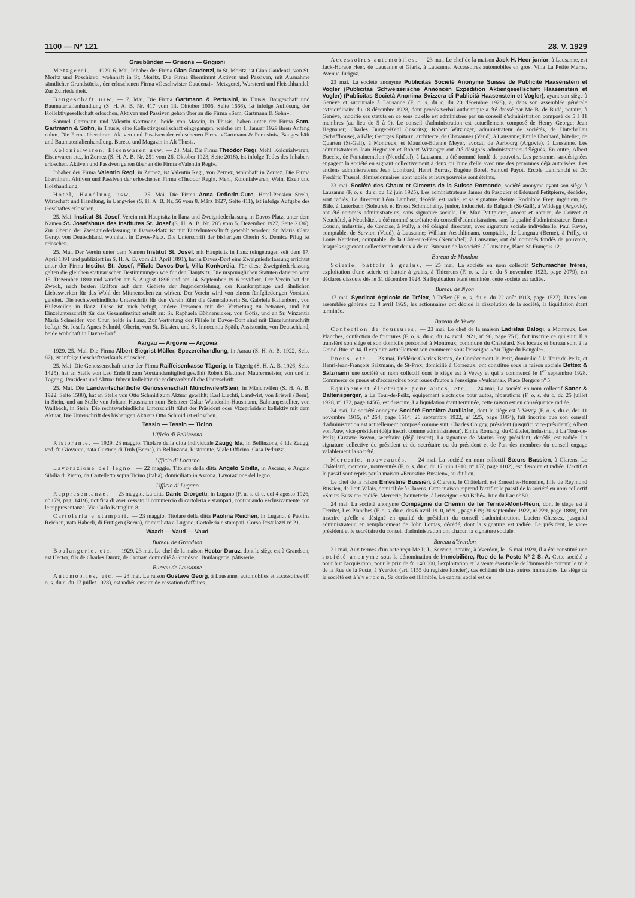1100 — Nº 121 28. V. 1929
Graubünden — Grisons — Grigioni
Metzgerei. — 1929. 6. Mai. Inhaber der Firma Gian Gaudenzi, in St. Moritz, ist Gian Gaudenzi, von St. Moritz und Poschiavo, wohnhaft in St. Moritz. Die Firma übernimmt Aktiven und Passiven, mit Ausnahme sämtlicher Grundstücke, der erloschenen Firma «Geschwister Gaudenzi». Metzgerei, Wursterei und Fleischhandel. Zur Zufriedenheit.
Baugeschäft usw. — 7. Mai. Die Firma Gartmann & Pertusini, in Thusis, Baugeschäft und Baumaterialienhandlung (S. H. A. B. Nr. 417 vom 13. Oktober 1906, Seite 1666), ist infolge Auflösung der Kollektivgesellschaft erloschen. Aktiven und Passiven gehen über an die Firma «Sam. Gartmann & Sohn».
Samuel Gartmann und Valentin Gartmann, beide von Masein, in Thusis, haben unter der Firma Sam. Gartmann & Sohn, in Thusis, eine Kollektivgesellschaft eingegangen, welche am 1. Januar 1929 ihren Anfang nahm. Die Firma übernimmt Aktiven und Passiven der erloschenen Firma «Gartmann & Pertusini». Baugeschäft und Baumaterialienhandlung. Bureau und Magazin in Alt Thusis.
Kolonialwaren, Eisenwaren usw. — 23. Mai. Die Firma Theodor Regi, Mehl, Kolonialwaren, Eisenwaren etc., in Zernez (S. H. A. B. Nr. 251 vom 26. Oktober 1923, Seite 2018), ist infolge Todes des Inhabers erloschen. Aktiven und Passiven gehen über an die Firma «Valentin Regi».
Inhaber der Firma Valentin Regi, in Zernez, ist Valentin Regi, von Zernez, wohnhaft in Zernez. Die Firma übernimmt Aktiven und Passiven der erloschenen Firma «Theodor Regi». Mehl, Kolonialwaren, Wein, Eisen und Holzhandlung.
Hotel, Handlung usw. — 25. Mai. Die Firma Anna Deflorin-Cure, Hotel-Pension Strela, Wirtschaft und Handlung, in Langwies (S. H. A. B. Nr. 56 vom 8. März 1927, Seite 411), ist infolge Aufgabe des Geschäftes erloschen.
25. Mai. Institut St. Josef, Verein mit Hauptsitz in Ilanz und Zweigniederlassung in Davos-Platz, unter dem Namen St. Josefshaus des Institutes St. Josef (S. H. A. B. Nr. 285 vom 5. Dezember 1927, Seite 2136). Zur Oberin der Zweigniederlassung in Davos-Platz ist mit Einzelunterschrift gewählt worden: Sr. Maria Clara Geray, von Deutschland, wohnhaft in Davos-Platz. Die Unterschrift der bisherigen Oberin Sr. Domica Pflug ist erloschen.
25. Mai. Der Verein unter dem Namen Institut St. Josef, mit Hauptsitz in Ilanz (eingetragen seit dem 17. April 1891 und publiziert im S. H. A. B. vom 23. April 1891), hat in Davos-Dorf eine Zweigniederlassung errichtet unter der Firma Institut St. Josef, Filiale Davos-Dorf, Villa Konkordia. Für diese Zweigniederlassung gelten die gleichen statutarischen Bestimmungen wie für den Hauptsitz. Die ursprünglichen Statuten datieren vom 15. Dezember 1890 und wurden am 5. August 1896 und am 14. September 1916 revidiert. Der Verein hat den Zweck, nach besten Kräften auf dem Gebiete der Jugenderziehung, der Krankenpflege und ähnlichen Liebeswerken für das Wohl der Mitmenschen zu wirken. Der Verein wird von einem fünfgliederigen Vorstand geleitet. Die rechtsverbindliche Unterschrift für den Verein führt die Generaloberin Sr. Gabriela Kallenborn, von Hülzweiler, in Ilanz. Diese ist auch befugt, andere Personen mit der Vertretung zu betrauen, und hat Einzelunterschrift für das Gesamtinstitut erteilt an: Sr. Raphaela Böhnensicker, von Göfis, und an Sr. Vinzentia Maria Schneider, von Chur, beide in Ilanz. Zur Vertretung der Filiale in Davos-Dorf sind mit Einzelunterschrift befugt: Sr. Josefa Agnes Schmid, Oberin, von St. Blasien, und Sr. Innocentia Späth, Assistentin, von Deutschland, beide wohnhaft in Davos-Dorf.
Aargau — Argovie — Argovia
1929. 25. Mai. Die Firma Albert Siegrist-Müller, Spezereihandlung, in Aarau (S. H. A. B. 1922, Seite 87), ist infolge Geschäftsverkaufs erloschen.
25. Mai. Die Genossenschaft unter der Firma Raiffeisenkasse Tägerig, in Tägerig (S. H. A. B. 1926, Seite 1425), hat an Stelle von Leo Enderli zum Vorstandsmitglied gewählt Robert Blattmer, Maurermeister, von und in Tägerig. Präsident und Aktuar führen kollektiv die rechtsverbindliche Unterschrift.
25. Mai. Die Landwirtschaftliche Genossenschaft Münchwilen/Stein, in Münchwilen (S. H. A. B. 1922, Seite 1588), hat an Stelle von Otto Schmid zum Aktuar gewählt: Karl Liechti, Landwirt, von Eriswil (Bern), in Stein, und an Stelle von Johann Hausmann zum Beisitzer Oskar Wunderlin-Hausmann, Bahnangestellter, von Wallbach, in Stein. Die rechtsverbindliche Unterschrift führt der Präsident oder Vizepräsident kollektiv mit dem Aktuar. Die Unterschrift des bisherigen Aktuars Otto Schmid ist erloschen.
Tessin — Tessin — Ticino
Ufficio di Bellinzona
Ristorante. — 1929. 23 maggio. Titolare della ditta individuale Zaugg Ida, in Bellinzona, è Ida Zaugg, ved. fu Giovanni, nata Gurtner, di Trub (Berna), in Bellinzona. Ristorante. Viale Officina. Casa Pedruzzi.
Ufficio di Locarno
Lavorazione del legno. — 22 maggio. Titolare della ditta Angelo Sibilla, in Ascona, è Angelo Sibilia di Pietro, da Castelletto sopra Ticino (Italia), domiciliato in Ascona. Lavorazione del legno.
Ufficio di Lugano
Rappresentanze. — 23 maggio. La ditta Dante Giorgetti, in Lugano (F. u. s. di c. del 4 agosto 1926, nº 179, pag. 1419), notifica di aver cessato il commercio di cartoleria e stampati, continuando esclusivamente con le rappresentanze. Via Carlo Battaglini 8.
Cartoleria e stampati. — 23 maggio. Titolare della ditta Paolina Reichen, in Lugano, è Paolina Reichen, nata Häberli, di Frutigen (Berna), domiciliata a Lugano. Cartoleria e stampati. Corso Pestalozzi nº 21.
Waadt — Vaud — Vaud
Bureau de Grandson
Boulangerie, etc. — 1929. 23 mai. Le chef de la maison Hector Duruz, dont le siège est à Grandson, est Hector, fils de Charles Duruz, de Cronay, domicilié à Grandson. Boulangerie, pâtisserie.
Bureau de Lausanne
Automobiles, etc. — 23 mai. La raison Gustave Georg, à Lausanne, automobiles et accessoires (F. o. s. du c. du 17 juillet 1928), est radiée ensuite de cessation d'affaires.
Accessoires automobiles. — 23 mai. Le chef de la maison Jack-H. Heer junior, à Lausanne, est Jack-Horace Heer, de Lausanne et Glaris, à Lausanne. Accessoires automobiles en gros. Villa La Petite Marne, Avenue Jurigoz.
23 mai. La société anonyme Publicitas Société Anonyme Suisse de Publicité Haasenstein et Vogler (Publicitas Schweizerische Annoncen Expedition Aktiengesellschaft Haasenstein et Vogler) (Publicitas Società Anonima Svizzera di Publicità Haasenstein et Vogler), ayant son siège à Genève et succursale à Lausanne (F. o. s. du c. du 20 décembre 1928), a, dans son assemblée générale extraordinaire du 18 décembre 1928, dont procès-verbal authentique a été dressé par Me B. de Budé, notaire, à Genève, modifié ses statuts en ce sens qu'elle est administrée par un conseil d'administration composé de 5 à 11 membres (au lieu de 5 à 9). Le conseil d'administration est actuellement composé de Henry George; Jean Hegnauer; Charles Burger-Kehl (inscrits); Robert Witzinger, administrateur de sociétés, de Unterhallau (Schaffhouse), à Bâle; Georges Epitaux, architecte, de Chavannes (Vaud), à Lausanne; Emile Eberhard, hôtelier, de Quarten (St-Gall), à Montreux, et Maurice-Etienne Meyer, avocat, de Aarbourg (Argovie), à Lausanne. Les administrateurs Jean Hegnauer et Robert Witzinger ont été désignés administrateurs-délégués. En outre, Albert Bueche, de Fontainemelon (Neuchâtel), à Lausanne, a été nommé fondé de pouvoirs. Les personnes susdésignées engagent la société en signant collectivement à deux ou l'une d'elle avec une des personnes déjà autorisées. Les anciens administrateurs Jean Lombard, Henri Burrus, Eugène Borel, Samuel Payot, Ercole Lanfranchi et Dr. Frédéric Trussel, démissionnaires, sont radiés et leurs pouvoirs sont éteints.
23 mai. Société des Chaux et Ciments de la Suisse Romande, société anonyme ayant son siège à Lausanne (F. o. s. du c. du 12 juin 1925). Les administrateurs James du Pasquier et Edouard Petitpierre, décédés, sont radiés. Le directeur Léon Lambert, décédé, est radié, et sa signature éteinte. Rodolphe Frey, ingénieur, de Bâle, à Luterbach (Soleure), et Ernest Schmidheiny, junior, industriel, de Balgach (St-Gall), à Wildegg (Argovie), ont été nommés administrateurs, sans signature sociale. Dr. Max Petitpierre, avocat et notaire, de Couvet et Neuchâtel, à Neuchâtel, a été nommé secrétaire du conseil d'administration, sans la qualité d'administrateur. Ernest Cousin, industriel, de Concise, à Pully, a été désigné directeur, avec signature sociale individuelle. Paul Favez, comptable, de Servion (Vaud), à Lausanne; William Aeschlimann, comptable, de Langnau (Berne), à Prilly, et Louis Nerdenet, comptable, de la Côte-aux-Fées (Neuchâtel), à Lausanne, ont été nommés fondés de pouvoirs, lesquels signeront collectivement deux à deux. Bureaux de la société: à Lausanne, Place St-François 12.
Bureau de Moudon
Scierie, battoir à grains. — 25 mai. La société en nom collectif Schumacher frères, exploitation d'une scierie et battoir à grains, à Thierrens (F. o. s. du c. du 5 novembre 1923, page 2079), est déclarée dissoute dès le 31 décembre 1928. Sa liquidation étant terminée, cette société est radiée.
Bureau de Nyon
17 mai. Syndicat Agricole de Trélex, à Trélex (F. o. s. du c. du 22 août 1913, page 1527). Dans leur assemblée générale du 8 avril 1929, les actionnaires ont décidé la dissolution de la société, la liquidation étant terminée.
Bureau de Vevey
Confection de fourrures. — 23 mai. Le chef de la maison Ladislas Balogi, à Montreux, Les Planches, confection de fourrures (F. o. s. du c. du 14 avril 1921, nº 98, page 751), fait inscrire ce qui suit: Il a transféré son siège et son domicile personnel à Montreux, commune du Châtelard. Ses locaux et bureau sont à la Grand-Rue nº 94. Il exploite actuellement son commerce sous l'enseigne «Au Tigre du Bengale».
Pneus, etc. — 23 mai. Frédéric-Charles Bettex, de Combremont-le-Petit, domicilié à la Tour-de-Peilz, et Henri-Jean-François Salzmann, de St-Prex, domicilié à Corseaux, ont constitué sous la raison sociale Bettex & Salzmann une société en nom collectif dont le siège est à Vevey et qui a commencé le 1<sup>er</sup> septembre 1928. Commerce de pneus et d'accessoires pour roues d'autos à l'enseigne «Vulcania». Place Bergère nº 5.
Equipement électrique pour autos, etc. — 24 mai. La société en nom collectif Saner & Baltensperger, à La Tour-de-Peilz, équipement électrique pour autos, réparations (F. o. s. du c. du 25 juillet 1928, nº 172, page 1456), est dissoute. La liquidation étant terminée, cette raison est en conséquence radiée.
24 mai. La société anonyme Société Foncière Auxiliaire, dont le siège est à Vevey (F. o. s. du c. des 11 novembre 1915, nº 264, page 1514; 26 septembre 1922, nº 225, page 1864), fait inscrire que son conseil d'administration est actuellement composé comme suit: Charles Coigny, président (jusqu'ici vice-président); Albert von Auw, vice-président (déjà inscrit comme administrateur). Emile Romang, du Châtelet, industriel, à La Tour-de-Peilz; Gustave Bovon, secrétaire (déjà inscrit). La signature de Marius Roy, président, décédé, est radiée. La signature collective du président et du secrétaire ou du président et de l'un des membres du conseil engage valablement la société.
Mercerie, nouveautés. — 24 mai. La société en nom collectif Sœurs Bussien, à Clarens, Le Châtelard, mercerie, nouveautés (F. o. s. du c. du 17 juin 1910, nº 157, page 1102), est dissoute et radiée. L'actif et le passif sont repris par la maison «Ernestine Bussien», au dit lieu.
Le chef de la raison Ernestine Bussien, à Clarens, le Châtelard, est Ernestine-Honorine, fille de Reymond Bussien, de Port-Valais, domiciliée à Clarens. Cette maison reprend l'actif et le passif de la société en nom collectif «Sœurs Bussien» radiée. Mercerie, bonneterie, à l'enseigne «Au Bébé». Rue du Lac nº 50.
24 mai. La société anonyme Compagnie du Chemin de fer Territet-Mont-Fleuri, dont le siège est à Territet, Les Planches (F. o. s. du c. des 6 avril 1910, nº 91, page 619; 30 septembre 1922, nº 229, page 1889), fait inscrire qu'elle a désigné en qualité de président du conseil d'administration, Lucien Chessex, jusqu'ici administrateur, en remplacement de John Lomas, décédé, dont la signature est radiée. Le président, le vice-président et le secrétaire du conseil d'administration ont chacun la signature sociale.
Bureau d'Yverdon
21 mai. Aux termes d'un acte reçu Me P. L. Servien, notaire, à Yverdon, le 15 mai 1929, il a été constitué une société anonyme sous la dénomination de Immobilière, Rue de la Poste Nº 2 S. A. Cette société a pour but l'acquisition, pour le prix de fr. 140,000, l'exploitation et la vente éventuelle de l'immeuble portant le nº 2 de la Rue de la Poste, à Yverdon (art. 1155 du registre foncier), cas échéant de tous autres immeubles. Le siège de la société est à Yverdon. Sa durée est illimitée. Le capital social est de